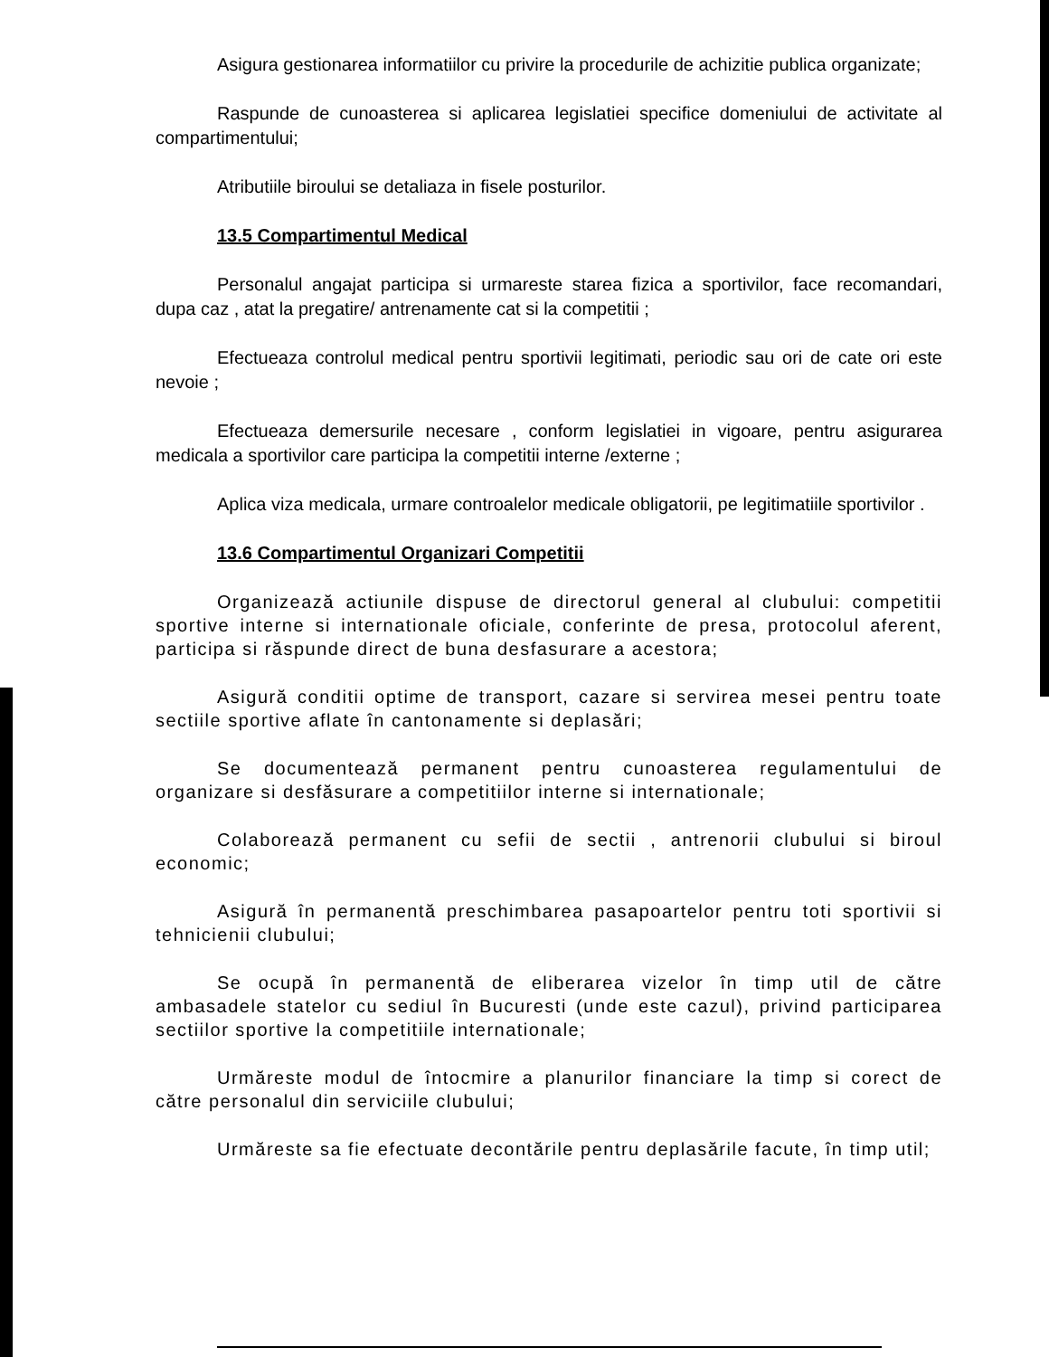Asigura gestionarea informatiilor cu privire la procedurile de achizitie publica organizate;
Raspunde de cunoasterea si aplicarea legislatiei specifice domeniului de activitate al compartimentului;
Atributiile biroului se detaliaza in fisele posturilor.
13.5 Compartimentul Medical
Personalul angajat participa si urmareste starea fizica a sportivilor, face recomandari, dupa caz , atat la pregatire/ antrenamente cat si la competitii ;
Efectueaza controlul medical pentru sportivii legitimati, periodic sau ori de cate ori este nevoie ;
Efectueaza demersurile necesare , conform legislatiei in vigoare, pentru asigurarea medicala a sportivilor care participa la competitii interne /externe ;
Aplica viza medicala, urmare controalelor medicale obligatorii, pe legitimatiile sportivilor .
13.6 Compartimentul Organizari Competitii
Organizează actiunile dispuse de directorul general al clubului: competitii sportive interne si internationale oficiale, conferinte de presa, protocolul aferent, participa si răspunde direct de buna desfasurare a acestora;
Asigură conditii optime de transport, cazare si servirea mesei pentru toate sectiile sportive aflate în cantonamente si deplasări;
Se documentează permanent pentru cunoasterea regulamentului de organizare si desfăsurare a competitiilor interne si internationale;
Colaborează permanent cu sefii de sectii , antrenorii clubului si biroul economic;
Asigură în permanentă preschimbarea pasapoartelor pentru toti sportivii si tehnicienii clubului;
Se ocupă în permanentă de eliberarea vizelor în timp util de către ambasadele statelor cu sediul în Bucuresti (unde este cazul), privind participarea sectiilor sportive la competitiile internationale;
Urmăreste modul de întocmire a planurilor financiare la timp si corect de către personalul din serviciile clubului;
Urmăreste sa fie efectuate decontările pentru deplasările facute, în timp util;